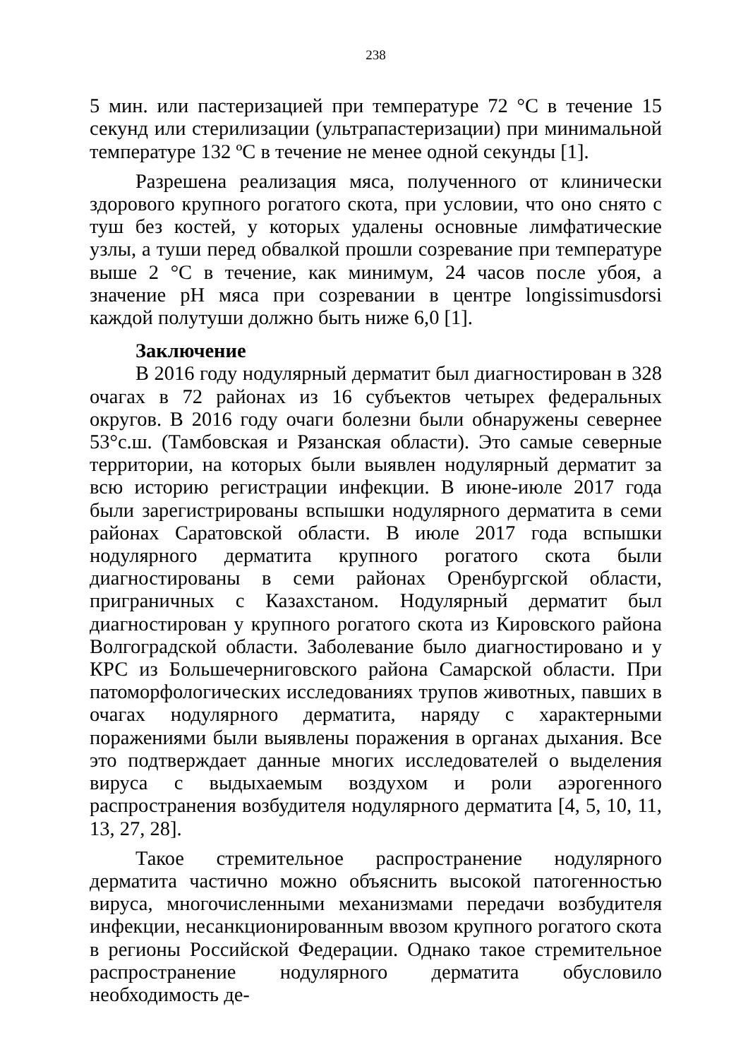238
5 мин. или пастеризацией при температуре 72 °С в течение 15 секунд или стерилизации (ультрапастеризации) при минимальной температуре 132 ºС в течение не менее одной секунды [1].
Разрешена реализация мяса, полученного от клинически здорового крупного рогатого скота, при условии, что оно снято с туш без костей, у которых удалены основные лимфатические узлы, а туши перед обвалкой прошли созревание при температуре выше 2 °С в течение, как минимум, 24 часов после убоя, а значение pH мяса при созревании в центре longissimusdorsi каждой полутуши должно быть ниже 6,0 [1].
Заключение
В 2016 году нодулярный дерматит был диагностирован в 328 очагах в 72 районах из 16 субъектов четырех федеральных округов. В 2016 году очаги болезни были обнаружены севернее 53°с.ш. (Тамбовская и Рязанская области). Это самые северные территории, на которых были выявлен нодулярный дерматит за всю историю регистрации инфекции. В июне-июле 2017 года были зарегистрированы вспышки нодулярного дерматита в семи районах Саратовской области. В июле 2017 года вспышки нодулярного дерматита крупного рогатого скота были диагностированы в семи районах Оренбургской области, приграничных с Казахстаном. Нодулярный дерматит был диагностирован у крупного рогатого скота из Кировского района Волгоградской области. Заболевание было диагностировано и у КРС из Большечерниговского района Самарской области. При патоморфологических исследованиях трупов животных, павших в очагах нодулярного дерматита, наряду с характерными поражениями были выявлены поражения в органах дыхания. Все это подтверждает данные многих исследователей о выделения вируса с выдыхаемым воздухом и роли аэрогенного распространения возбудителя нодулярного дерматита [4, 5, 10, 11, 13, 27, 28].
Такое стремительное распространение нодулярного дерматита частично можно объяснить высокой патогенностью вируса, многочисленными механизмами передачи возбудителя инфекции, несанкционированным ввозом крупного рогатого скота в регионы Российской Федерации. Однако такое стремительное распространение нодулярного дерматита обусловило необходимость де-